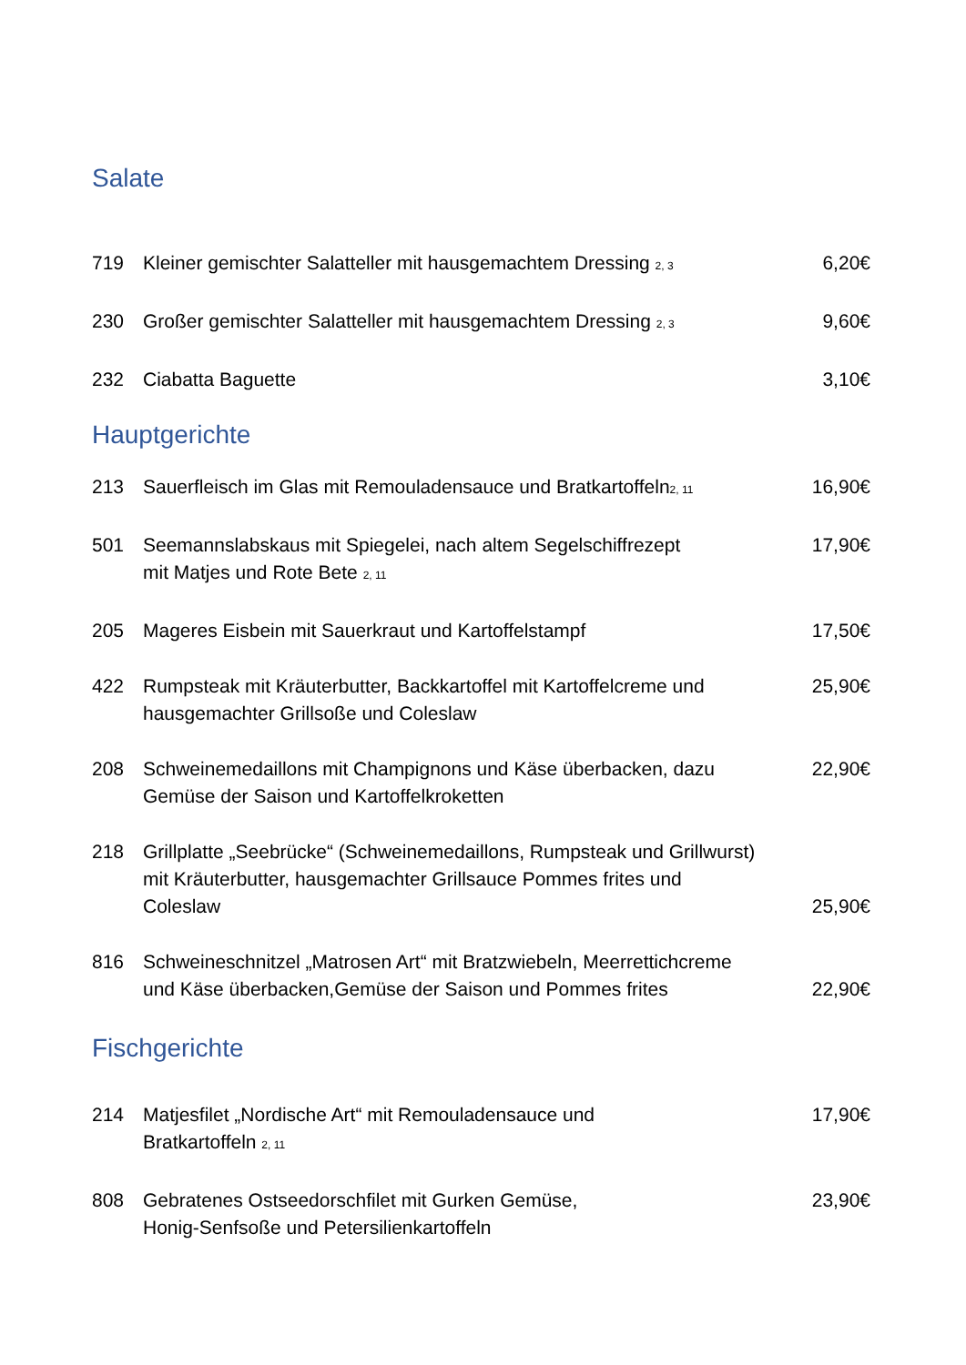Salate
719 Kleiner gemischter Salatteller mit hausgemachtem Dressing <sub>2, 3</sub> 6,20€
230 Großer gemischter Salatteller mit hausgemachtem Dressing <sub>2, 3</sub> 9,60€
232 Ciabatta Baguette 3,10€
Hauptgerichte
213 Sauerfleisch im Glas mit Remouladensauce und Bratkartoffeln<sub>2, 11</sub> 16,90€
501 Seemannslabskaus mit Spiegelei, nach altem Segelschiffrezept
mit Matjes und Rote Bete <sub>2, 11</sub> 17,90€
205 Mageres Eisbein mit Sauerkraut und Kartoffelstampf 17,50€
422 Rumpsteak mit Kräuterbutter, Backkartoffel mit Kartoffelcreme und
hausgemachter Grillsoße und Coleslaw 25,90€
208 Schweinemedaillons mit Champignons und Käse überbacken, dazu
Gemüse der Saison und Kartoffelkroketten 22,90€
218 Grillplatte „Seebrücke“ (Schweinemedaillons, Rumpsteak und Grillwurst)
mit Kräuterbutter, hausgemachter Grillsauce Pommes frites und
Coleslaw 25,90€
816 Schweineschnitzel „Matrosen Art“ mit Bratzwiebeln, Meerrettichcreme
und Käse überbacken,Gemüse der Saison und Pommes frites 22,90€
Fischgerichte
214 Matjesfilet „Nordische Art“ mit Remouladensauce und
Bratkartoffeln <sub>2, 11</sub> 17,90€
808 Gebratenes Ostseedorschfilet mit Gurken Gemüse,
Honig-Senfsoße und Petersilienkartoffeln 23,90€